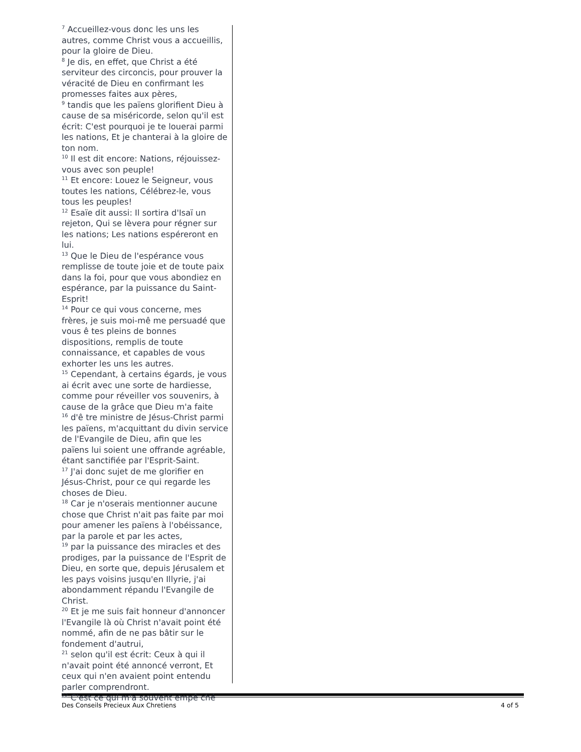<sup>7</sup> Accueillez-vous donc les uns les autres, comme Christ vous a accueillis, pour la gloire de Dieu.
<sup>8</sup> Je dis, en effet, que Christ a été serviteur des circoncis, pour prouver la véracité de Dieu en confirmant les promesses faites aux pères,
<sup>9</sup> tandis que les païens glorifient Dieu à cause de sa miséricorde, selon qu'il est écrit: C'est pourquoi je te louerai parmi les nations, Et je chanterai à la gloire de ton nom.
<sup>10</sup> Il est dit encore: Nations, réjouissez-vous avec son peuple!
<sup>11</sup> Et encore: Louez le Seigneur, vous toutes les nations, Célébrez-le, vous tous les peuples!
<sup>12</sup> Esaïe dit aussi: Il sortira d'Isaï un rejeton, Qui se lèvera pour régner sur les nations; Les nations espéreront en lui.
<sup>13</sup> Que le Dieu de l'espérance vous remplisse de toute joie et de toute paix dans la foi, pour que vous abondiez en espérance, par la puissance du Saint-Esprit!
<sup>14</sup> Pour ce qui vous concerne, mes frères, je suis moi-mê me persuadé que vous ê tes pleins de bonnes dispositions, remplis de toute connaissance, et capables de vous exhorter les uns les autres.
<sup>15</sup> Cependant, à certains égards, je vous ai écrit avec une sorte de hardiesse, comme pour réveiller vos souvenirs, à cause de la grâce que Dieu m'a faite
<sup>16</sup> d'ê tre ministre de Jésus-Christ parmi les païens, m'acquittant du divin service de l'Evangile de Dieu, afin que les païens lui soient une offrande agréable, étant sanctifiée par l'Esprit-Saint.
<sup>17</sup> J'ai donc sujet de me glorifier en Jésus-Christ, pour ce qui regarde les choses de Dieu.
<sup>18</sup> Car je n'oserais mentionner aucune chose que Christ n'ait pas faite par moi pour amener les païens à l'obéissance, par la parole et par les actes,
<sup>19</sup> par la puissance des miracles et des prodiges, par la puissance de l'Esprit de Dieu, en sorte que, depuis Jérusalem et les pays voisins jusqu'en Illyrie, j'ai abondamment répandu l'Evangile de Christ.
<sup>20</sup> Et je me suis fait honneur d'annoncer l'Evangile là où Christ n'avait point été nommé, afin de ne pas bâtir sur le fondement d'autrui,
<sup>21</sup> selon qu'il est écrit: Ceux à qui il n'avait point été annoncé verront, Et ceux qui n'en avaient point entendu parler comprendront.
<sup>22</sup> C'est ce qui m'a souvent empê ché
Des Conseils Precieux Aux Chretiens 4 of 5